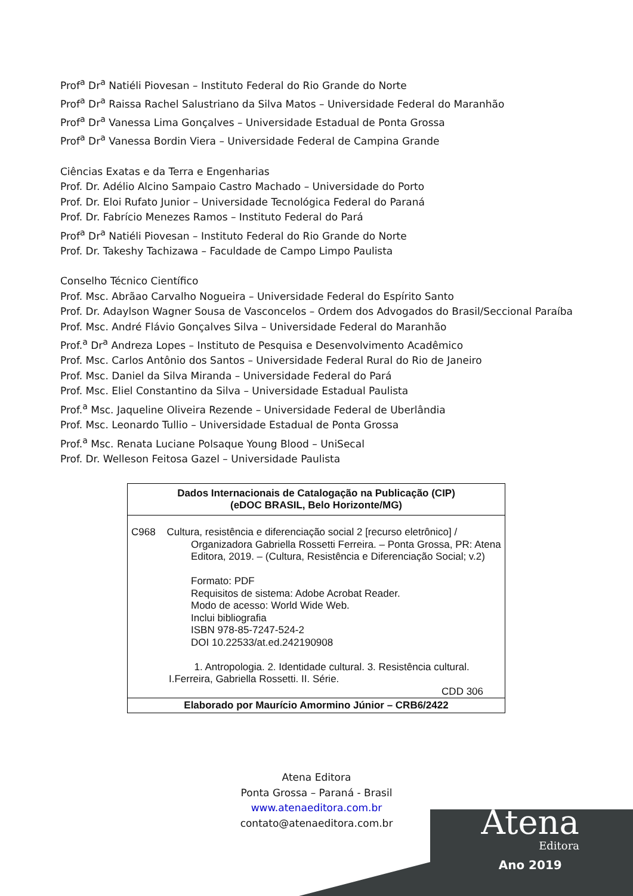Prof<sup>a</sup> Dr<sup>a</sup> Natiéli Piovesan – Instituto Federal do Rio Grande do Norte
Prof<sup>a</sup> Dr<sup>a</sup> Raissa Rachel Salustriano da Silva Matos – Universidade Federal do Maranhão
Prof<sup>a</sup> Dr<sup>a</sup> Vanessa Lima Gonçalves – Universidade Estadual de Ponta Grossa
Prof<sup>a</sup> Dr<sup>a</sup> Vanessa Bordin Viera – Universidade Federal de Campina Grande
Ciências Exatas e da Terra e Engenharias
Prof. Dr. Adélio Alcino Sampaio Castro Machado – Universidade do Porto
Prof. Dr. Eloi Rufato Junior – Universidade Tecnológica Federal do Paraná
Prof. Dr. Fabrício Menezes Ramos – Instituto Federal do Pará
Prof<sup>a</sup> Dr<sup>a</sup> Natiéli Piovesan – Instituto Federal do Rio Grande do Norte
Prof. Dr. Takeshy Tachizawa – Faculdade de Campo Limpo Paulista
Conselho Técnico Científico
Prof. Msc. Abrãao Carvalho Nogueira – Universidade Federal do Espírito Santo
Prof. Dr. Adaylson Wagner Sousa de Vasconcelos – Ordem dos Advogados do Brasil/Seccional Paraíba
Prof. Msc. André Flávio Gonçalves Silva – Universidade Federal do Maranhão
Prof.<sup>a</sup> Dr<sup>a</sup> Andreza Lopes – Instituto de Pesquisa e Desenvolvimento Acadêmico
Prof. Msc. Carlos Antônio dos Santos – Universidade Federal Rural do Rio de Janeiro
Prof. Msc. Daniel da Silva Miranda – Universidade Federal do Pará
Prof. Msc. Eliel Constantino da Silva – Universidade Estadual Paulista
Prof.<sup>a</sup> Msc. Jaqueline Oliveira Rezende – Universidade Federal de Uberlândia
Prof. Msc. Leonardo Tullio – Universidade Estadual de Ponta Grossa
Prof.<sup>a</sup> Msc. Renata Luciane Polsaque Young Blood – UniSecal
Prof. Dr. Welleson Feitosa Gazel – Universidade Paulista
Dados Internacionais de Catalogação na Publicação (CIP)
(eDOC BRASIL, Belo Horizonte/MG)
C968 Cultura, resistência e diferenciação social 2 [recurso eletrônico] /
Organizadora Gabriella Rossetti Ferreira. – Ponta Grossa, PR: Atena Editora, 2019. – (Cultura, Resistência e Diferenciação Social; v.2)
Formato: PDF
Requisitos de sistema: Adobe Acrobat Reader.
Modo de acesso: World Wide Web.
Inclui bibliografia
ISBN 978-85-7247-524-2
DOI 10.22533/at.ed.242190908
1. Antropologia. 2. Identidade cultural. 3. Resistência cultural. I.Ferreira, Gabriella Rossetti. II. Série.
CDD 306
Elaborado por Maurício Amormino Júnior – CRB6/2422
Atena Editora
Ponta Grossa – Paraná - Brasil
www.atenaeditora.com.br
contato@atenaeditora.com.br
Atena
Editora
Ano 2019